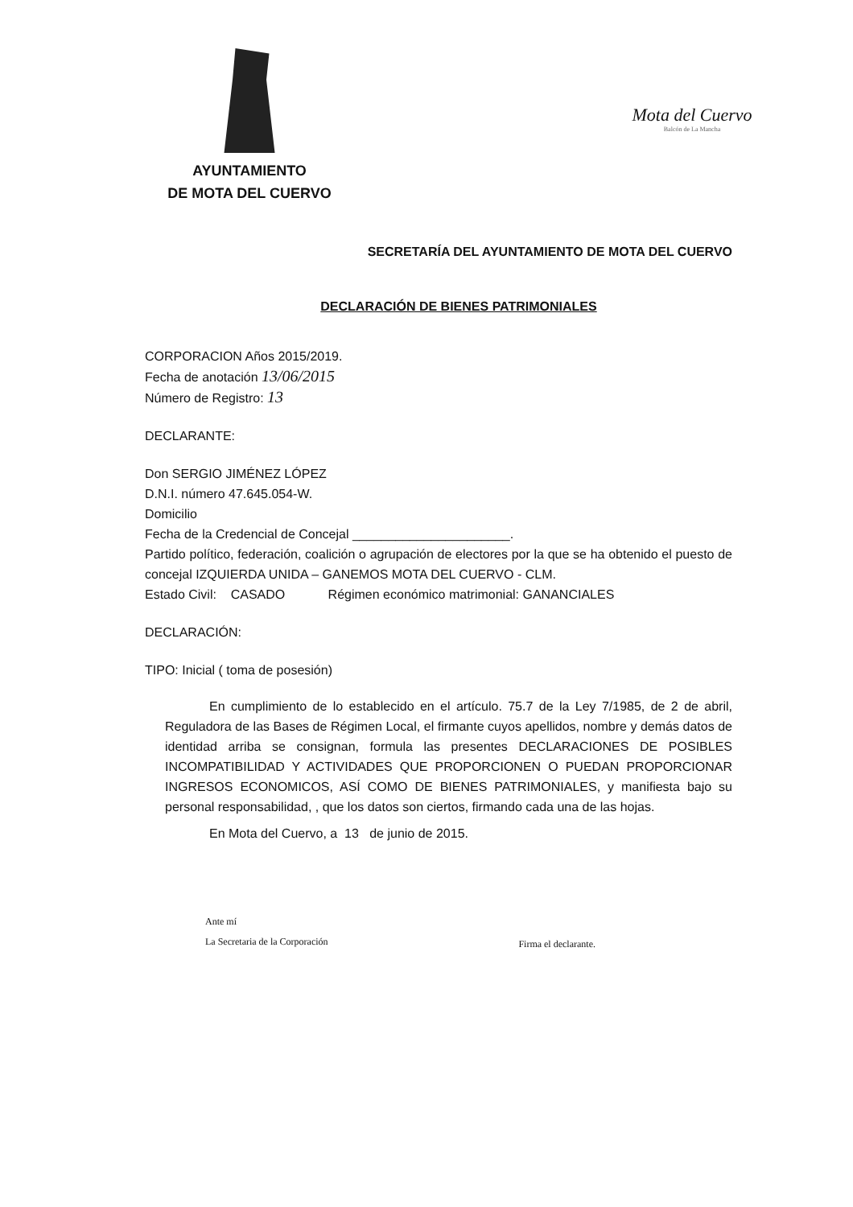AYUNTAMIENTO
DE MOTA DEL CUERVO
Mota del Cuervo
Balcón de La Mancha
SECRETARÍA DEL AYUNTAMIENTO DE MOTA DEL CUERVO
DECLARACIÓN DE BIENES PATRIMONIALES
CORPORACION Años 2015/2019.
Fecha de anotación 13/06/2015
Número de Registro: 13
DECLARANTE:
Don SERGIO JIMÉNEZ LÓPEZ
D.N.I. número 47.645.054-W.
Domicilio
Fecha de la Credencial de Concejal ______________________.
Partido político, federación, coalición o agrupación de electores por la que se ha obtenido el puesto de concejal IZQUIERDA UNIDA – GANEMOS MOTA DEL CUERVO - CLM.
Estado Civil: CASADO Régimen económico matrimonial: GANANCIALES
DECLARACIÓN:
TIPO: Inicial ( toma de posesión)
En cumplimiento de lo establecido en el artículo. 75.7 de la Ley 7/1985, de 2 de abril, Reguladora de las Bases de Régimen Local, el firmante cuyos apellidos, nombre y demás datos de identidad arriba se consignan, formula las presentes DECLARACIONES DE POSIBLES INCOMPATIBILIDAD Y ACTIVIDADES QUE PROPORCIONEN O PUEDAN PROPORCIONAR INGRESOS ECONOMICOS, ASÍ COMO DE BIENES PATRIMONIALES, y manifiesta bajo su personal responsabilidad, , que los datos son ciertos, firmando cada una de las hojas.
En Mota del Cuervo, a 13 de junio de 2015.
Ante mí
La Secretaria de la Corporación
Firma el declarante.